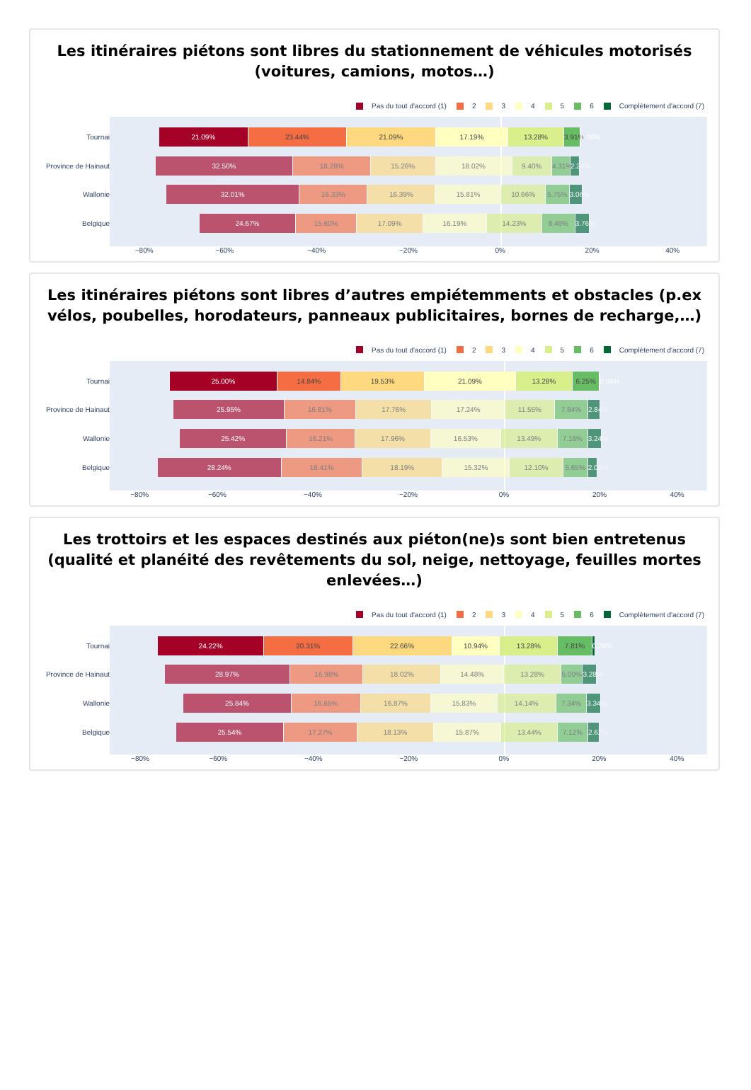Les itinéraires piétons sont libres du stationnement de véhicules motorisés (voitures, camions, motos…)
Pas du tout d'accord (1) 2 3 4 5 6 Complètement d'accord (7)
Tournai
Province de Hainaut
Wallonie
Belgique
21.09% 23.44% 21.09% 17.19% 13.28% 3.91% 0.00%
32.50% 18.28% 15.26% 18.02% 9.40% 4.31% 2.24%
32.01% 16.33% 16.39% 15.81% 10.66% 5.75% 3.06%
24.67% 15.60% 17.09% 16.19% 14.23% 8.46% 3.76%
−80% −60% −40% −20% 0% 20% 40%
Les itinéraires piétons sont libres d’autres empiétemments et obstacles (p.ex vélos, poubelles, horodateurs, panneaux publicitaires, bornes de recharge,…)
Pas du tout d'accord (1) 2 3 4 5 6 Complètement d'accord (7)
Tournai
Province de Hainaut
Wallonie
Belgique
25.00% 14.84% 19.53% 21.09% 13.28% 6.25% 0.00%
25.95% 16.81% 17.76% 17.24% 11.55% 7.84% 2.84%
25.42% 16.21% 17.96% 16.53% 13.49% 7.16% 3.24%
28.24% 18.41% 18.19% 15.32% 12.10% 5.65% 2.09%
−80% −60% −40% −20% 0% 20% 40%
Les trottoirs et les espaces destinés aux piéton(ne)s sont bien entretenus (qualité et planéité des revêtements du sol, neige, nettoyage, feuilles mortes enlevées…)
Pas du tout d'accord (1) 2 3 4 5 6 Complètement d'accord (7)
Tournai
Province de Hainaut
Wallonie
Belgique
24.22% 20.31% 22.66% 10.94% 13.28% 7.81% 0.78%
28.97% 16.98% 18.02% 14.48% 13.28% 5.00% 3.28%
25.84% 16.65% 16.87% 15.83% 14.14% 7.34% 3.34%
25.54% 17.27% 18.13% 15.87% 13.44% 7.12% 2.62%
−80% −60% −40% −20% 0% 20% 40%